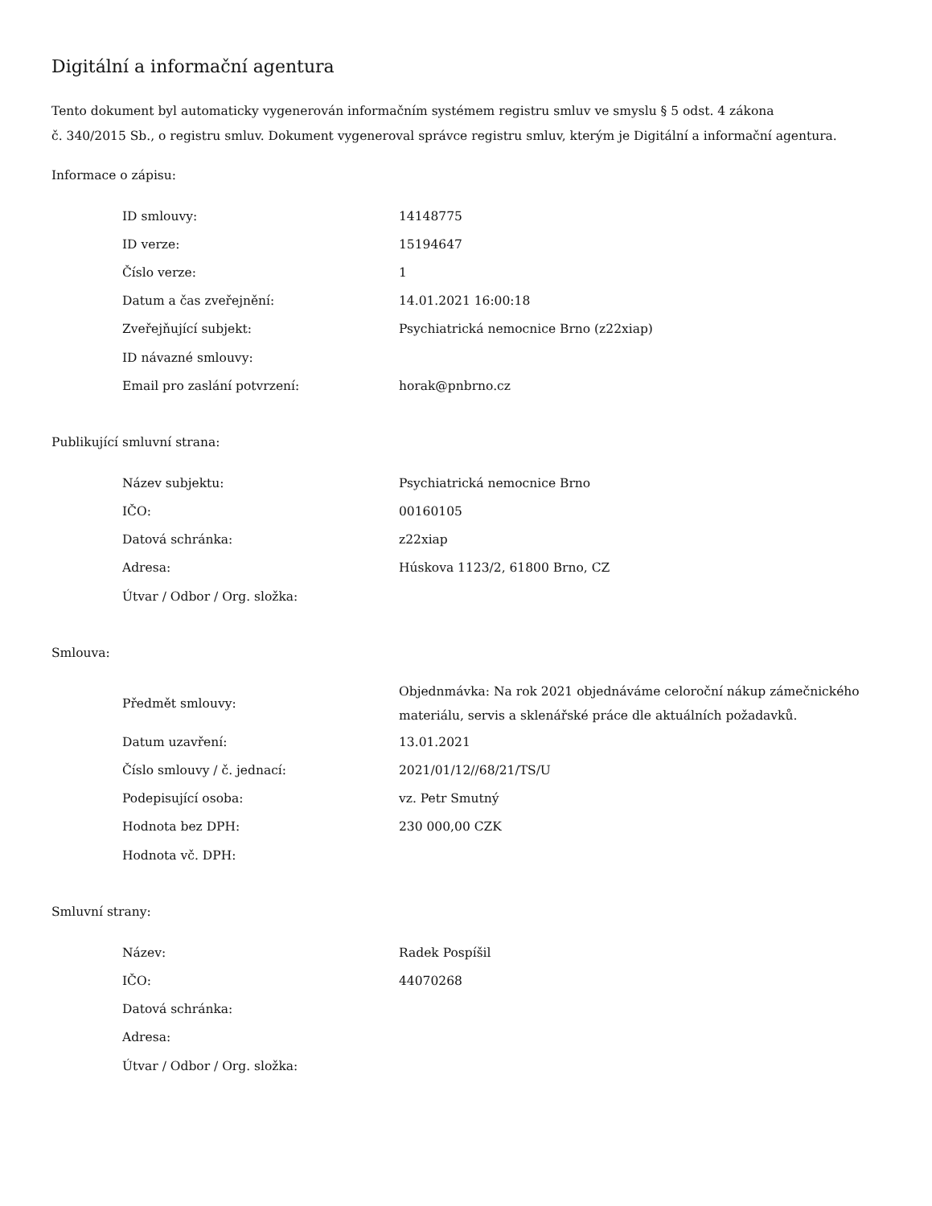Digitální a informační agentura
Tento dokument byl automaticky vygenerován informačním systémem registru smluv ve smyslu § 5 odst. 4 zákona
č. 340/2015 Sb., o registru smluv. Dokument vygeneroval správce registru smluv, kterým je Digitální a informační agentura.
Informace o zápisu:
| ID smlouvy: | 14148775 |
| ID verze: | 15194647 |
| Číslo verze: | 1 |
| Datum a čas zveřejnění: | 14.01.2021 16:00:18 |
| Zveřejňující subjekt: | Psychiatrická nemocnice Brno (z22xiap) |
| ID návazné smlouvy: | |
| Email pro zaslání potvrzení: | horak@pnbrno.cz |
Publikující smluvní strana:
| Název subjektu: | Psychiatrická nemocnice Brno |
| IČO: | 00160105 |
| Datová schránka: | z22xiap |
| Adresa: | Húskova 1123/2, 61800 Brno, CZ |
| Útvar / Odbor / Org. složka: | |
Smlouva:
| Předmět smlouvy: | Objednmávka: Na rok 2021 objednáváme celoroční nákup zámečnického materiálu, servis a sklenářské práce dle aktuálních požadavků. |
| Datum uzavření: | 13.01.2021 |
| Číslo smlouvy / č. jednací: | 2021/01/12//68/21/TS/U |
| Podepisující osoba: | vz. Petr Smutný |
| Hodnota bez DPH: | 230 000,00 CZK |
| Hodnota vč. DPH: | |
Smluvní strany:
| Název: | Radek Pospíšil |
| IČO: | 44070268 |
| Datová schránka: | |
| Adresa: | |
| Útvar / Odbor / Org. složka: | |